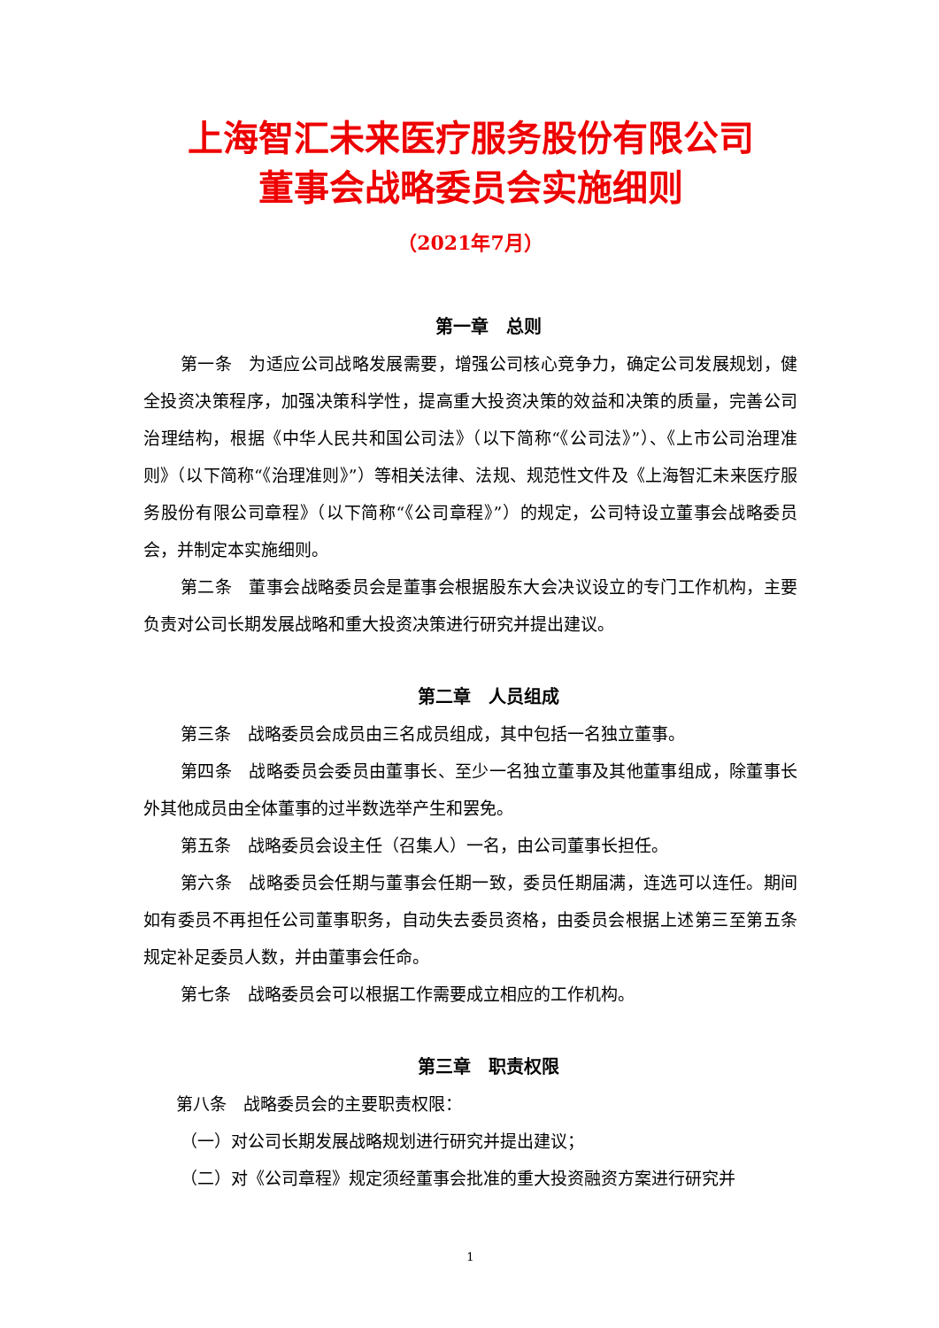上海智汇未来医疗服务股份有限公司
董事会战略委员会实施细则
（2021年7月）
第一章　总则
第一条　为适应公司战略发展需要，增强公司核心竞争力，确定公司发展规划，健全投资决策程序，加强决策科学性，提高重大投资决策的效益和决策的质量，完善公司治理结构，根据《中华人民共和国公司法》（以下简称“《公司法》”）、《上市公司治理准则》（以下简称“《治理准则》”）等相关法律、法规、规范性文件及《上海智汇未来医疗服务股份有限公司章程》（以下简称“《公司章程》”）的规定，公司特设立董事会战略委员会，并制定本实施细则。
第二条　董事会战略委员会是董事会根据股东大会决议设立的专门工作机构，主要负责对公司长期发展战略和重大投资决策进行研究并提出建议。
第二章　人员组成
第三条　战略委员会成员由三名成员组成，其中包括一名独立董事。
第四条　战略委员会委员由董事长、至少一名独立董事及其他董事组成，除董事长外其他成员由全体董事的过半数选举产生和罢免。
第五条　战略委员会设主任（召集人）一名，由公司董事长担任。
第六条　战略委员会任期与董事会任期一致，委员任期届满，连选可以连任。期间如有委员不再担任公司董事职务，自动失去委员资格，由委员会根据上述第三至第五条规定补足委员人数，并由董事会任命。
第七条　战略委员会可以根据工作需要成立相应的工作机构。
第三章　职责权限
第八条　战略委员会的主要职责权限：
（一）对公司长期发展战略规划进行研究并提出建议；
（二）对《公司章程》规定须经董事会批准的重大投资融资方案进行研究并
1